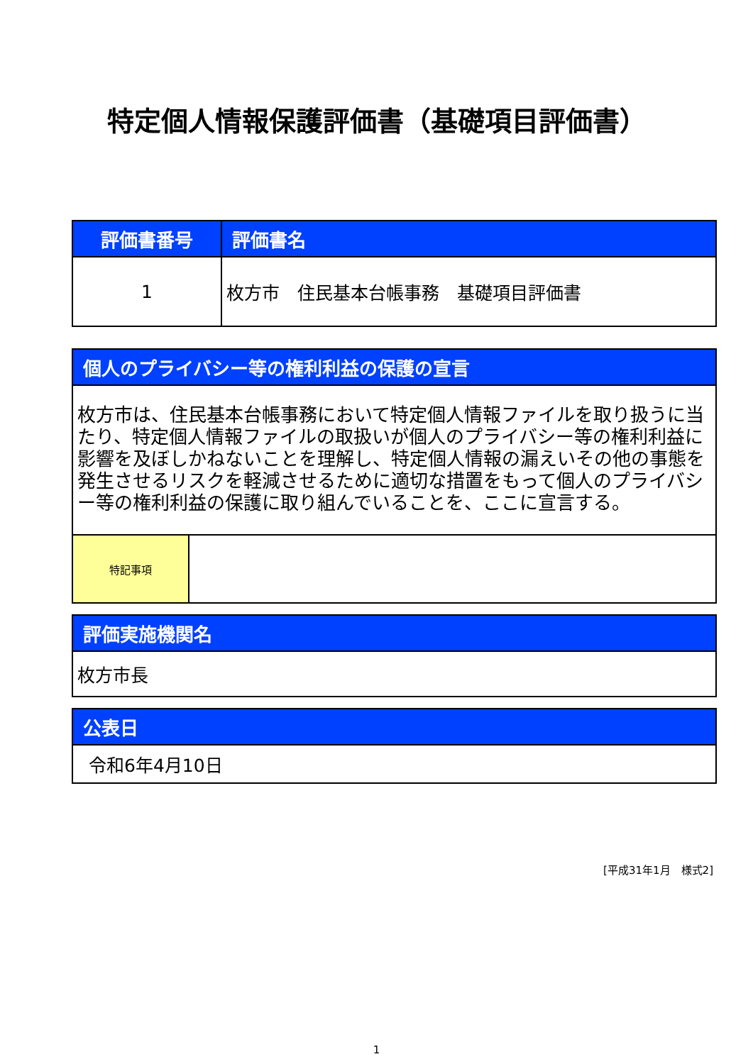特定個人情報保護評価書（基礎項目評価書）
| 評価書番号 | 評価書名 |
| --- | --- |
| 1 | 枚方市 住民基本台帳事務 基礎項目評価書 |
| 個人のプライバシー等の権利利益の保護の宣言 | |
| --- | --- |
| 枚方市は、住民基本台帳事務において特定個人情報ファイルを取り扱うに当たり、特定個人情報ファイルの取扱いが個人のプライバシー等の権利利益に影響を及ぼしかねないことを理解し、特定個人情報の漏えいその他の事態を発生させるリスクを軽減させるために適切な措置をもって個人のプライバシー等の権利利益の保護に取り組んでいることを、ここに宣言する。 | |
| 特記事項 | |
| 評価実施機関名 |
| --- |
| 枚方市長 |
| 公表日 |
| --- |
| 令和6年4月10日 |
[平成31年1月　様式2]
1